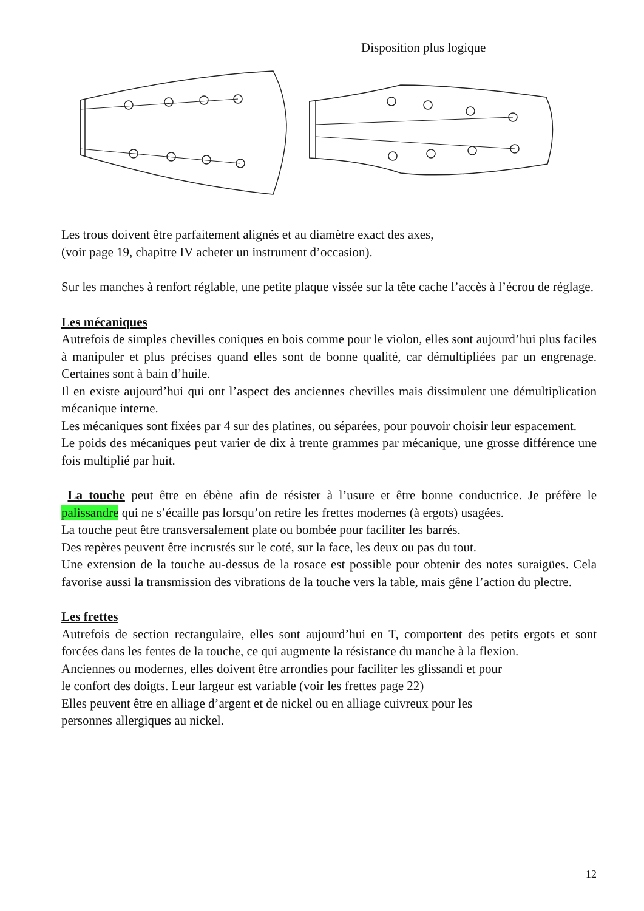Disposition plus logique
Les trous doivent être parfaitement alignés et au diamètre exact des axes,
(voir page 19, chapitre IV acheter un instrument d’occasion).
Sur les manches à renfort réglable, une petite plaque vissée sur la tête cache l’accès à l’écrou de réglage.
Les mécaniques
Autrefois de simples chevilles coniques en bois comme pour le violon, elles sont aujourd’hui plus faciles à manipuler et plus précises quand elles sont de bonne qualité, car démultipliées par un engrenage. Certaines sont à bain d’huile.
Il en existe aujourd’hui qui ont l’aspect des anciennes chevilles mais dissimulent une démultiplication mécanique interne.
Les mécaniques sont fixées par 4 sur des platines, ou séparées, pour pouvoir choisir leur espacement.
Le poids des mécaniques peut varier de dix à trente grammes par mécanique, une grosse différence une fois multiplié par huit.
La touche peut être en ébène afin de résister à l’usure et être bonne conductrice. Je préfère le palissandre qui ne s’écaille pas lorsqu’on retire les frettes modernes (à ergots) usagées.
La touche peut être transversalement plate ou bombée pour faciliter les barrés.
Des repères peuvent être incrustés sur le coté, sur la face, les deux ou pas du tout.
Une extension de la touche au-dessus de la rosace est possible pour obtenir des notes suraigües. Cela favorise aussi la transmission des vibrations de la touche vers la table, mais gêne l’action du plectre.
Les frettes
Autrefois de section rectangulaire, elles sont aujourd’hui en T, comportent des petits ergots et sont forcées dans les fentes de la touche, ce qui augmente la résistance du manche à la flexion.
Anciennes ou modernes, elles doivent être arrondies pour faciliter les glissandi et pour
le confort des doigts. Leur largeur est variable (voir les frettes page 22)
Elles peuvent être en alliage d’argent et de nickel ou en alliage cuivreux pour les
personnes allergiques au nickel.
12